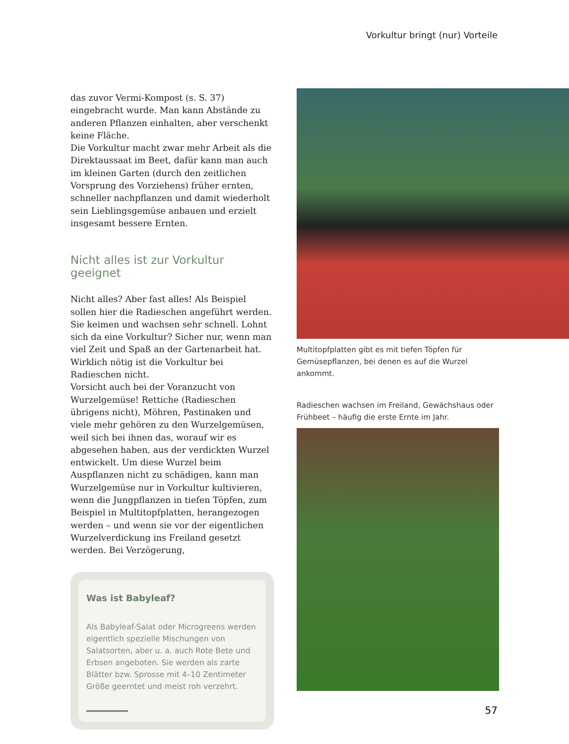Vorkultur bringt (nur) Vorteile
das zuvor Vermi-Kompost (s. S. 37) eingebracht wurde. Man kann Abstände zu anderen Pflanzen einhalten, aber verschenkt keine Fläche.
Die Vorkultur macht zwar mehr Arbeit als die Direktaussaat im Beet, dafür kann man auch im kleinen Garten (durch den zeitlichen Vorsprung des Vorziehens) früher ernten, schneller nachpflanzen und damit wiederholt sein Lieblingsgemüse anbauen und erzielt insgesamt bessere Ernten.
Nicht alles ist zur Vorkultur geeignet
Nicht alles? Aber fast alles! Als Beispiel sollen hier die Radieschen angeführt werden. Sie keimen und wachsen sehr schnell. Lohnt sich da eine Vorkultur? Sicher nur, wenn man viel Zeit und Spaß an der Gartenarbeit hat. Wirklich nötig ist die Vorkultur bei Radieschen nicht.
Vorsicht auch bei der Voranzucht von Wurzelgemüse! Rettiche (Radieschen übrigens nicht), Möhren, Pastinaken und viele mehr gehören zu den Wurzelgemüsen, weil sich bei ihnen das, worauf wir es abgesehen haben, aus der verdickten Wurzel entwickelt. Um diese Wurzel beim Auspflanzen nicht zu schädigen, kann man Wurzelgemüse nur in Vorkultur kultivieren, wenn die Jungpflanzen in tiefen Töpfen, zum Beispiel in Multitopfplatten, herangezogen werden – und wenn sie vor der eigentlichen Wurzelverdickung ins Freiland gesetzt werden. Bei Verzögerung,
Was ist Babyleaf?
Als Babyleaf-Salat oder Microgreens werden eigentlich spezielle Mischungen von Salatsorten, aber u. a. auch Rote Bete und Erbsen angeboten. Sie werden als zarte Blätter bzw. Sprosse mit 4–10 Zentimeter Größe geerntet und meist roh verzehrt.
Multitopfplatten gibt es mit tiefen Töpfen für Gemüsepflanzen, bei denen es auf die Wurzel ankommt.
Radieschen wachsen im Freiland, Gewächshaus oder Frühbeet – häufig die erste Ernte im Jahr.
57